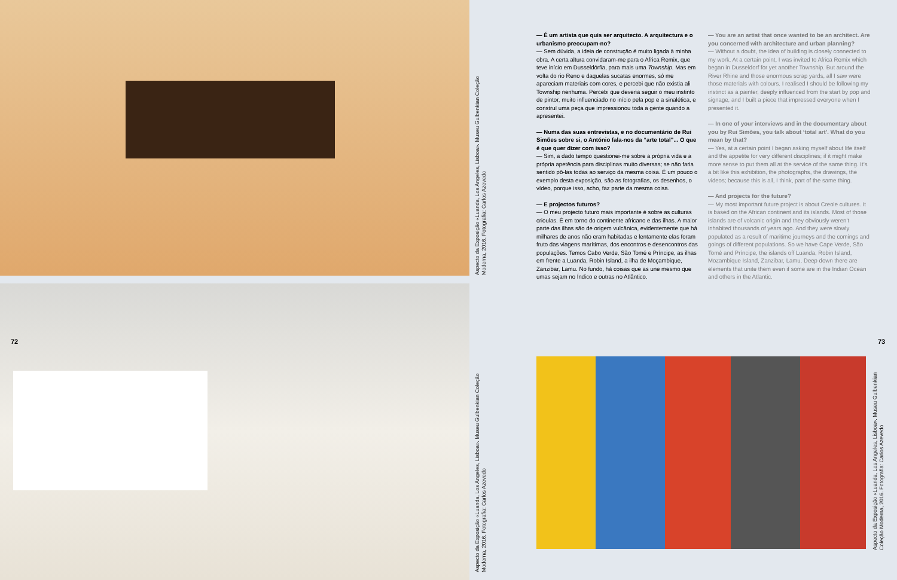Aspecto da Exposição «Luanda, Los Angeles, Lisboa». Museu Gulbenkian Coleção Moderna, 2016. Fotografia: Carlos Azevedo
Aspecto da Exposição «Luanda, Los Angeles, Lisboa». Museu Gulbenkian Coleção Moderna, 2016. Fotografia: Carlos Azevedo
72
— É um artista que quis ser arquitecto. A arquitectura e o urbanismo preocupam-no?
— Sem dúvida, a ideia de construção é muito ligada à minha obra. A certa altura convidaram-me para o Africa Remix, que teve início em Dusseldórfia, para mais uma Township. Mas em volta do rio Reno e daquelas sucatas enormes, só me apareciam materiais com cores, e percebi que não existia ali Township nenhuma. Percebi que deveria seguir o meu instinto de pintor, muito influenciado no início pela pop e a sinalética, e construí uma peça que impressionou toda a gente quando a apresentei.
— Numa das suas entrevistas, e no documentário de Rui Simões sobre si, o António fala-nos da “arte total”... O que é que quer dizer com isso?
— Sim, a dado tempo questionei-me sobre a própria vida e a própria apetência para disciplinas muito diversas; se não faria sentido pô-las todas ao serviço da mesma coisa. É um pouco o exemplo desta exposição, são as fotografias, os desenhos, o vídeo, porque isso, acho, faz parte da mesma coisa.
— E projectos futuros?
— O meu projecto futuro mais importante é sobre as culturas crioulas. É em torno do continente africano e das ilhas. A maior parte das ilhas são de origem vulcânica, evidentemente que há milhares de anos não eram habitadas e lentamente elas foram fruto das viagens marítimas, dos encontros e desencontros das populações. Temos Cabo Verde, São Tomé e Príncipe, as ilhas em frente a Luanda, Robin Island, a ilha de Moçambique, Zanzibar, Lamu. No fundo, há coisas que as une mesmo que umas sejam no Índico e outras no Atlântico.
— You are an artist that once wanted to be an architect. Are you concerned with architecture and urban planning?
— Without a doubt, the idea of building is closely connected to my work. At a certain point, I was invited to Africa Remix which began in Dusseldorf for yet another Township. But around the River Rhine and those enormous scrap yards, all I saw were those materials with colours. I realised I should be following my instinct as a painter, deeply influenced from the start by pop and signage, and I built a piece that impressed everyone when I presented it.
— In one of your interviews and in the documentary about you by Rui Simões, you talk about ‘total art’. What do you mean by that?
— Yes, at a certain point I began asking myself about life itself and the appetite for very different disciplines; if it might make more sense to put them all at the service of the same thing. It’s a bit like this exhibition, the photographs, the drawings, the videos; because this is all, I think, part of the same thing.
— And projects for the future?
— My most important future project is about Creole cultures. It is based on the African continent and its islands. Most of those islands are of volcanic origin and they obviously weren’t inhabited thousands of years ago. And they were slowly populated as a result of maritime journeys and the comings and goings of different populations. So we have Cape Verde, São Tomé and Príncipe, the islands off Luanda, Robin Island, Mozambique Island, Zanzibar, Lamu. Deep down there are elements that unite them even if some are in the Indian Ocean and others in the Atlantic.
73
Aspecto da Exposição «Luanda, Los Angeles, Lisboa». Museu Gulbenkian Coleção Moderna, 2016. Fotografia: Carlos Azevedo